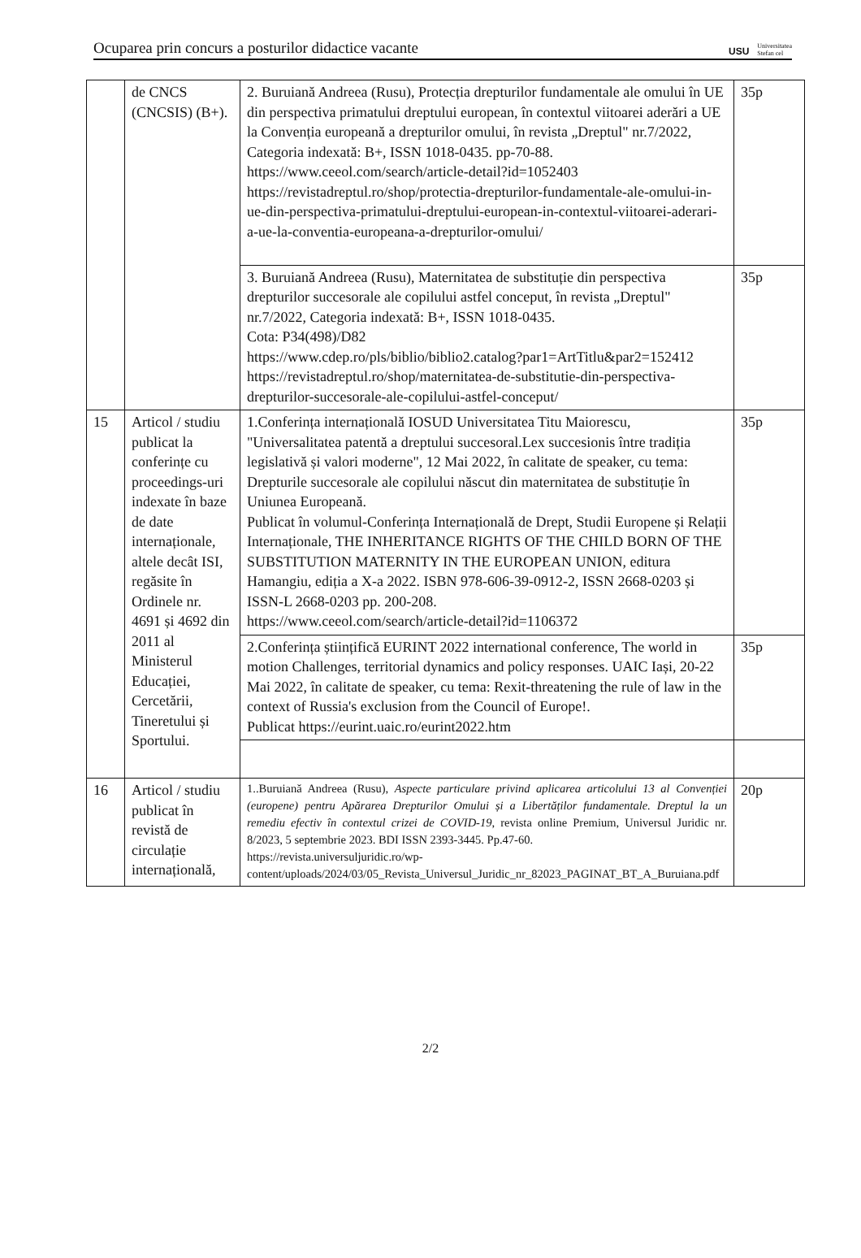Ocuparea prin concurs a posturilor didactice vacante USU Universitatea
Stefan cel
| | de CNCS (CNCSIS) (B+). | 2. Buruiană Andreea (Rusu), Protecția drepturilor fundamentale ale omului în UE din perspectiva primatului dreptului european, în contextul viitoarei aderări a UE la Convenția europeană a drepturilor omului, în revista „Dreptul" nr.7/2022, Categoria indexată: B+, ISSN 1018-0435. pp-70-88. https://www.ceeol.com/search/article-detail?id=1052403 https://revistadreptul.ro/shop/protectia-drepturilor-fundamentale-ale-omului-in-ue-din-perspectiva-primatului-dreptului-european-in-contextul-viitoarei-aderari-a-ue-la-conventia-europeana-a-drepturilor-omului/ | 35p |
| | | 3. Buruiană Andreea (Rusu), Maternitatea de substituție din perspectiva drepturilor succesorale ale copilului astfel conceput, în revista „Dreptul" nr.7/2022, Categoria indexată: B+, ISSN 1018-0435. Cota: P34(498)/D82 https://www.cdep.ro/pls/biblio/biblio2.catalog?par1=ArtTitlu&par2=152412 https://revistadreptul.ro/shop/maternitatea-de-substitutie-din-perspectiva-drepturilor-succesorale-ale-copilului-astfel-conceput/ | 35p |
| 15 | Articol / studiu publicat la conferințe cu proceedings-uri indexate în baze de date internaționale, altele decât ISI, regăsite în Ordinele nr. 4691 și 4692 din 2011 al Ministerul Educației, Cercetării, Tineretului și Sportului. | 1.Conferința internațională IOSUD Universitatea Titu Maiorescu, "Universalitatea patentă a dreptului succesoral.Lex succesionis între tradiția legislativă și valori moderne", 12 Mai 2022, în calitate de speaker, cu tema: Drepturile succesorale ale copilului născut din maternitatea de substituție în Uniunea Europeană. Publicat în volumul-Conferința Internațională de Drept, Studii Europene și Relații Internaționale, THE INHERITANCE RIGHTS OF THE CHILD BORN OF THE SUBSTITUTION MATERNITY IN THE EUROPEAN UNION, editura Hamangiu, ediția a X-a 2022. ISBN 978-606-39-0912-2, ISSN 2668-0203 și ISSN-L 2668-0203 pp. 200-208. https://www.ceeol.com/search/article-detail?id=1106372 | 35p |
| | | 2.Conferința științifică EURINT 2022 international conference, The world in motion Challenges, territorial dynamics and policy responses. UAIC Iași, 20-22 Mai 2022, în calitate de speaker, cu tema: Rexit-threatening the rule of law in the context of Russia's exclusion from the Council of Europe!. Publicat https://eurint.uaic.ro/eurint2022.htm | 35p |
| 16 | Articol / studiu publicat în revistă de circulație internațională, | 1..Buruiană Andreea (Rusu), Aspecte particulare privind aplicarea articolului 13 al Convenției (europene) pentru Apărarea Drepturilor Omului și a Libertăților fundamentale. Dreptul la un remediu efectiv în contextul crizei de COVID-19 , revista online Premium, Universul Juridic nr. 8/2023, 5 septembrie 2023. BDI ISSN 2393-3445. Pp.47-60. https://revista.universuljuridic.ro/wp-content/uploads/2024/03/05_Revista_Universul_Juridic_nr_82023_PAGINAT_BT_A_Buruiana.pdf | 20p |
2/2